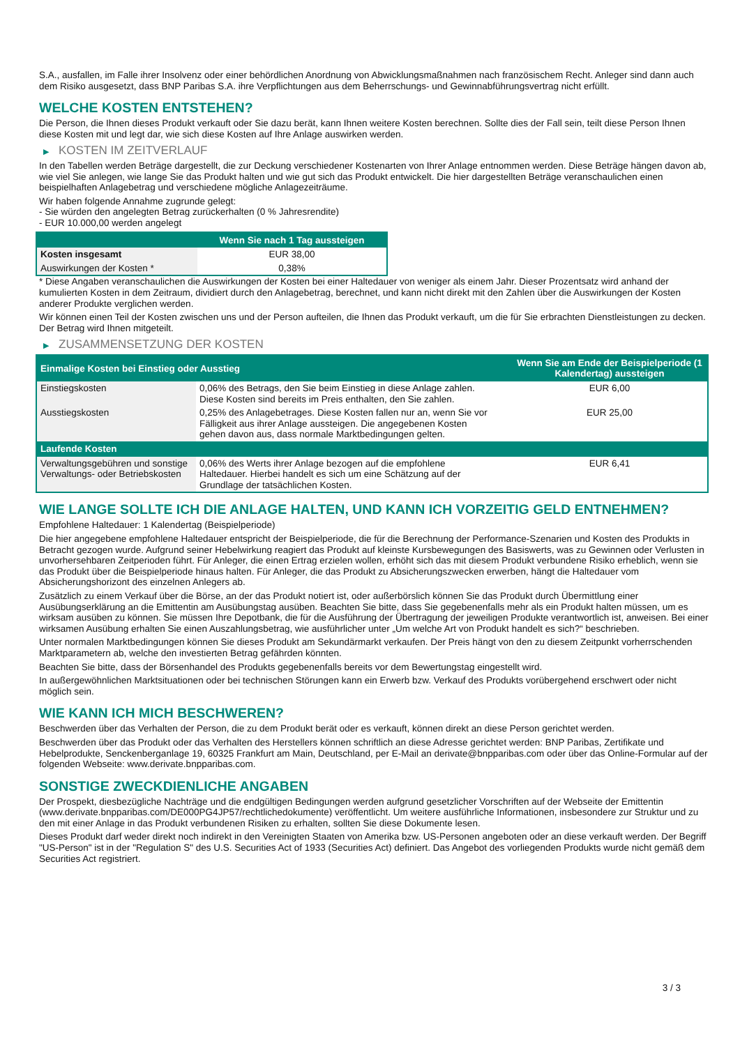S.A., ausfallen, im Falle ihrer Insolvenz oder einer behördlichen Anordnung von Abwicklungsmaßnahmen nach französischem Recht. Anleger sind dann auch dem Risiko ausgesetzt, dass BNP Paribas S.A. ihre Verpflichtungen aus dem Beherrschungs- und Gewinnabführungsvertrag nicht erfüllt.
WELCHE KOSTEN ENTSTEHEN?
Die Person, die Ihnen dieses Produkt verkauft oder Sie dazu berät, kann Ihnen weitere Kosten berechnen. Sollte dies der Fall sein, teilt diese Person Ihnen diese Kosten mit und legt dar, wie sich diese Kosten auf Ihre Anlage auswirken werden.
▶ KOSTEN IM ZEITVERLAUF
In den Tabellen werden Beträge dargestellt, die zur Deckung verschiedener Kostenarten von Ihrer Anlage entnommen werden. Diese Beträge hängen davon ab, wie viel Sie anlegen, wie lange Sie das Produkt halten und wie gut sich das Produkt entwickelt. Die hier dargestellten Beträge veranschaulichen einen beispielhaften Anlagebetrag und verschiedene mögliche Anlagezeiträume.
Wir haben folgende Annahme zugrunde gelegt:
- Sie würden den angelegten Betrag zurückerhalten (0 % Jahresrendite)
- EUR 10.000,00 werden angelegt
| | Wenn Sie nach 1 Tag aussteigen |
| --- | --- |
| Kosten insgesamt | EUR 38,00 |
| Auswirkungen der Kosten * | 0,38% |
* Diese Angaben veranschaulichen die Auswirkungen der Kosten bei einer Haltedauer von weniger als einem Jahr. Dieser Prozentsatz wird anhand der kumulierten Kosten in dem Zeitraum, dividiert durch den Anlagebetrag, berechnet, und kann nicht direkt mit den Zahlen über die Auswirkungen der Kosten anderer Produkte verglichen werden.
Wir können einen Teil der Kosten zwischen uns und der Person aufteilen, die Ihnen das Produkt verkauft, um die für Sie erbrachten Dienstleistungen zu decken. Der Betrag wird Ihnen mitgeteilt.
▶ ZUSAMMENSETZUNG DER KOSTEN
| Einmalige Kosten bei Einstieg oder Ausstieg | | Wenn Sie am Ende der Beispielperiode (1 Kalendertag) aussteigen |
| --- | --- | --- |
| Einstiegskosten | 0,06% des Betrags, den Sie beim Einstieg in diese Anlage zahlen. Diese Kosten sind bereits im Preis enthalten, den Sie zahlen. | EUR 6,00 |
| Ausstiegskosten | 0,25% des Anlagebetrages. Diese Kosten fallen nur an, wenn Sie vor Fälligkeit aus ihrer Anlage aussteigen. Die angegebenen Kosten gehen davon aus, dass normale Marktbedingungen gelten. | EUR 25,00 |
| Laufende Kosten | | |
| Verwaltungsgebühren und sonstige Verwaltungs- oder Betriebskosten | 0,06% des Werts ihrer Anlage bezogen auf die empfohlene Haltedauer. Hierbei handelt es sich um eine Schätzung auf der Grundlage der tatsächlichen Kosten. | EUR 6,41 |
WIE LANGE SOLLTE ICH DIE ANLAGE HALTEN, UND KANN ICH VORZEITIG GELD ENTNEHMEN?
Empfohlene Haltedauer: 1 Kalendertag (Beispielperiode)
Die hier angegebene empfohlene Haltedauer entspricht der Beispielperiode, die für die Berechnung der Performance-Szenarien und Kosten des Produkts in Betracht gezogen wurde. Aufgrund seiner Hebelwirkung reagiert das Produkt auf kleinste Kursbewegungen des Basiswerts, was zu Gewinnen oder Verlusten in unvorhersehbaren Zeitperioden führt. Für Anleger, die einen Ertrag erzielen wollen, erhöht sich das mit diesem Produkt verbundene Risiko erheblich, wenn sie das Produkt über die Beispielperiode hinaus halten. Für Anleger, die das Produkt zu Absicherungszwecken erwerben, hängt die Haltedauer vom Absicherungshorizont des einzelnen Anlegers ab.
Zusätzlich zu einem Verkauf über die Börse, an der das Produkt notiert ist, oder außerbörslich können Sie das Produkt durch Übermittlung einer Ausübungserklärung an die Emittentin am Ausübungstag ausüben. Beachten Sie bitte, dass Sie gegebenenfalls mehr als ein Produkt halten müssen, um es wirksam ausüben zu können. Sie müssen Ihre Depotbank, die für die Ausführung der Übertragung der jeweiligen Produkte verantwortlich ist, anweisen. Bei einer wirksamen Ausübung erhalten Sie einen Auszahlungsbetrag, wie ausführlicher unter „Um welche Art von Produkt handelt es sich?“ beschrieben.
Unter normalen Marktbedingungen können Sie dieses Produkt am Sekundärmarkt verkaufen. Der Preis hängt von den zu diesem Zeitpunkt vorherrschenden Marktparametern ab, welche den investierten Betrag gefährden könnten.
Beachten Sie bitte, dass der Börsenhandel des Produkts gegebenenfalls bereits vor dem Bewertungstag eingestellt wird.
In außergewöhnlichen Marktsituationen oder bei technischen Störungen kann ein Erwerb bzw. Verkauf des Produkts vorübergehend erschwert oder nicht möglich sein.
WIE KANN ICH MICH BESCHWEREN?
Beschwerden über das Verhalten der Person, die zu dem Produkt berät oder es verkauft, können direkt an diese Person gerichtet werden.
Beschwerden über das Produkt oder das Verhalten des Herstellers können schriftlich an diese Adresse gerichtet werden: BNP Paribas, Zertifikate und Hebelprodukte, Senckenberganlage 19, 60325 Frankfurt am Main, Deutschland, per E-Mail an derivate@bnpparibas.com oder über das Online-Formular auf der folgenden Webseite: www.derivate.bnpparibas.com.
SONSTIGE ZWECKDIENLICHE ANGABEN
Der Prospekt, diesbezügliche Nachträge und die endgültigen Bedingungen werden aufgrund gesetzlicher Vorschriften auf der Webseite der Emittentin (www.derivate.bnpparibas.com/DE000PG4JP57/rechtlichedokumente) veröffentlicht. Um weitere ausführliche Informationen, insbesondere zur Struktur und zu den mit einer Anlage in das Produkt verbundenen Risiken zu erhalten, sollten Sie diese Dokumente lesen.
Dieses Produkt darf weder direkt noch indirekt in den Vereinigten Staaten von Amerika bzw. US-Personen angeboten oder an diese verkauft werden. Der Begriff "US-Person" ist in der "Regulation S" des U.S. Securities Act of 1933 (Securities Act) definiert. Das Angebot des vorliegenden Produkts wurde nicht gemäß dem Securities Act registriert.
3 / 3